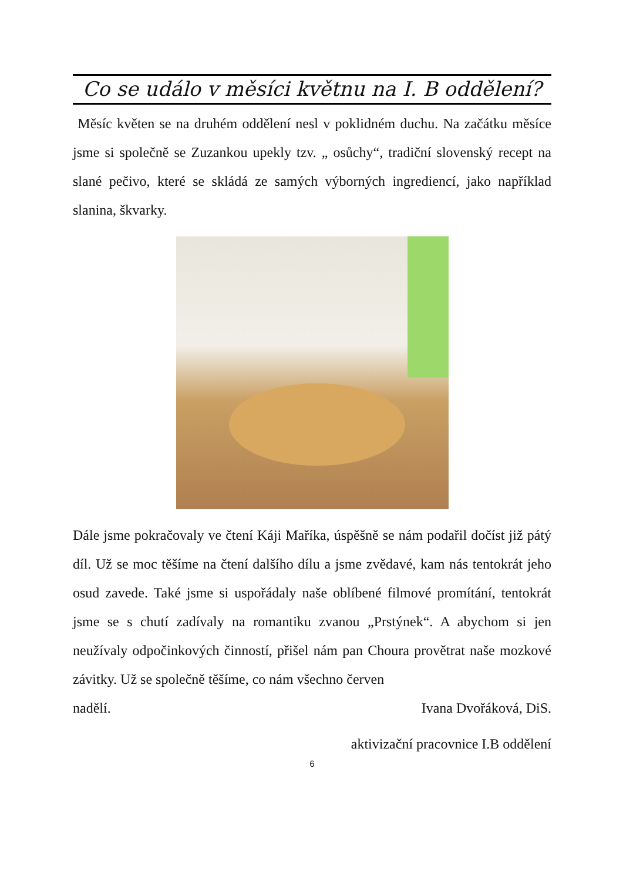Co se událo v měsíci květnu na I. B oddělení?
Měsíc květen se na druhém oddělení nesl v poklidném duchu. Na začátku měsíce jsme si společně se Zuzankou upekly tzv. „ osůchy“, tradiční slovenský recept na slané pečivo, které se skládá ze samých výborných ingrediencí, jako například slanina, škvarky.
Dále jsme pokračovaly ve čtení Káji Maříka, úspěšně se nám podařil dočíst již pátý díl. Už se moc těšíme na čtení dalšího dílu a jsme zvědavé, kam nás tentokrát jeho osud zavede. Také jsme si uspořádaly naše oblíbené filmové promítání, tentokrát jsme se s chutí zadívaly na romantiku zvanou „Prstýnek“. A abychom si jen neužívaly odpočinkových činností, přišel nám pan Choura provětrat naše mozkové závitky. Už se společně těšíme, co nám všechno červen
nadělí. Ivana Dvořáková, DiS.
aktivizační pracovnice I.B oddělení
6